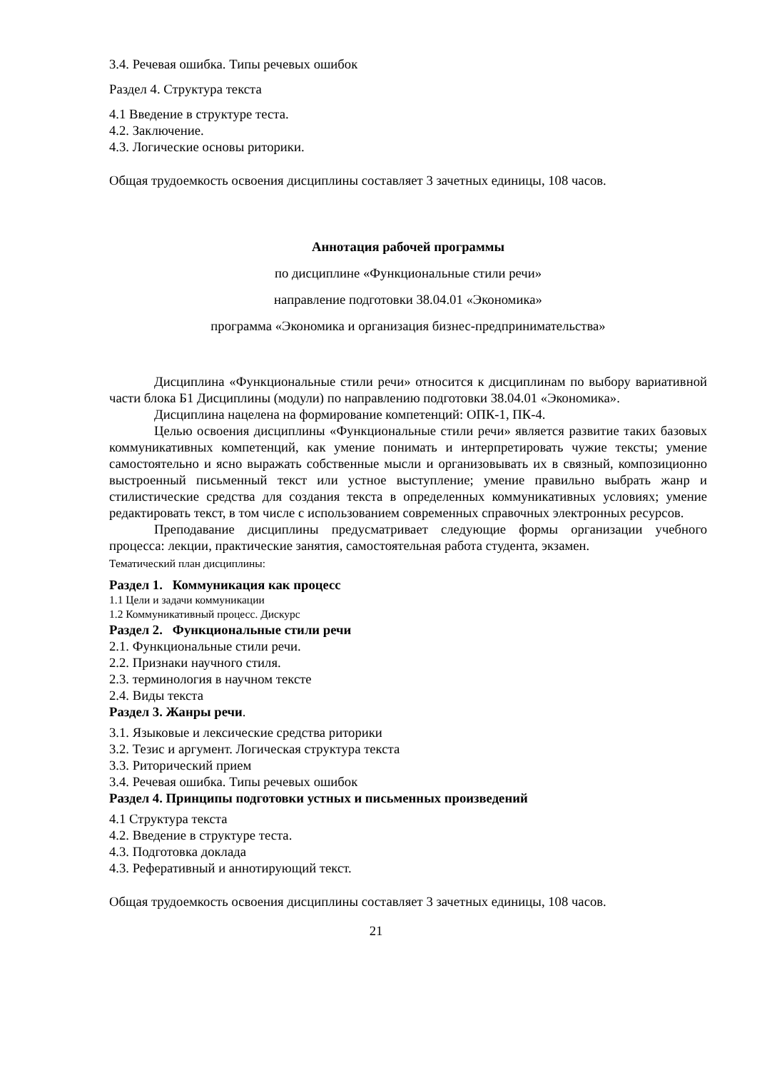3.4. Речевая ошибка. Типы речевых ошибок
Раздел 4. Структура текста
4.1 Введение в структуре теста.
4.2. Заключение.
4.3. Логические основы риторики.
Общая трудоемкость освоения дисциплины составляет 3 зачетных единицы, 108 часов.
Аннотация рабочей программы
по дисциплине «Функциональные стили речи»
направление подготовки 38.04.01 «Экономика»
программа «Экономика и организация бизнес-предпринимательства»
Дисциплина «Функциональные стили речи» относится к дисциплинам по выбору вариативной части блока Б1 Дисциплины (модули) по направлению подготовки 38.04.01 «Экономика».
Дисциплина нацелена на формирование компетенций: ОПК-1, ПК-4.
Целью освоения дисциплины «Функциональные стили речи» является развитие таких базовых коммуникативных компетенций, как умение понимать и интерпретировать чужие тексты; умение самостоятельно и ясно выражать собственные мысли и организовывать их в связный, композиционно выстроенный письменный текст или устное выступление; умение правильно выбрать жанр и стилистические средства для создания текста в определенных коммуникативных условиях; умение редактировать текст, в том числе с использованием современных справочных электронных ресурсов.
Преподавание дисциплины предусматривает следующие формы организации учебного процесса: лекции, практические занятия, самостоятельная работа студента, экзамен.
Тематический план дисциплины:
Раздел 1. Коммуникация как процесс
1.1 Цели и задачи коммуникации
1.2 Коммуникативный процесс. Дискурс
Раздел 2. Функциональные стили речи
2.1. Функциональные стили речи.
2.2. Признаки научного стиля.
2.3. терминология в научном тексте
2.4. Виды текста
Раздел 3. Жанры речи.
3.1. Языковые и лексические средства риторики
3.2. Тезис и аргумент. Логическая структура текста
3.3. Риторический прием
3.4. Речевая ошибка. Типы речевых ошибок
Раздел 4. Принципы подготовки устных и письменных произведений
4.1 Структура текста
4.2. Введение в структуре теста.
4.3. Подготовка доклада
4.3. Реферативный и аннотирующий текст.
Общая трудоемкость освоения дисциплины составляет 3 зачетных единицы, 108 часов.
21